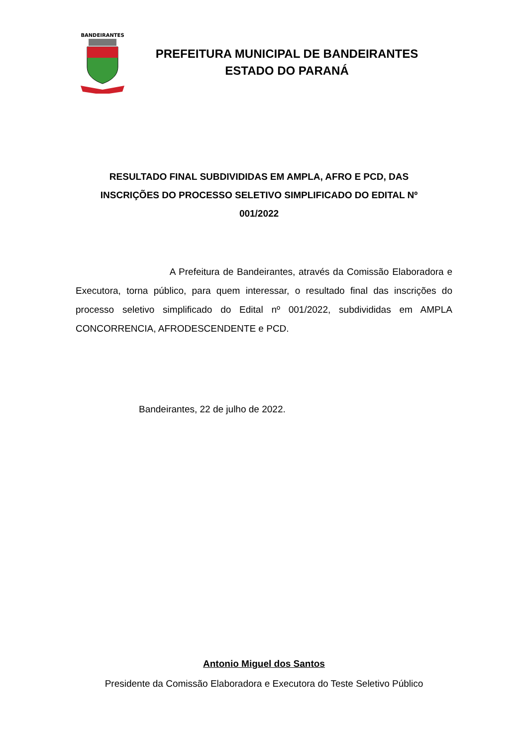BANDEIRANTES
PREFEITURA MUNICIPAL DE BANDEIRANTES
ESTADO DO PARANÁ
RESULTADO FINAL SUBDIVIDIDAS EM AMPLA, AFRO E PCD, DAS INSCRIÇÕES DO PROCESSO SELETIVO SIMPLIFICADO DO EDITAL Nº 001/2022
A Prefeitura de Bandeirantes, através da Comissão Elaboradora e Executora, torna público, para quem interessar, o resultado final das inscrições do processo seletivo simplificado do Edital nº 001/2022, subdivididas em AMPLA CONCORRENCIA, AFRODESCENDENTE e PCD.
Bandeirantes, 22 de julho de 2022.
Antonio Miguel dos Santos
Presidente da Comissão Elaboradora e Executora do Teste Seletivo Público